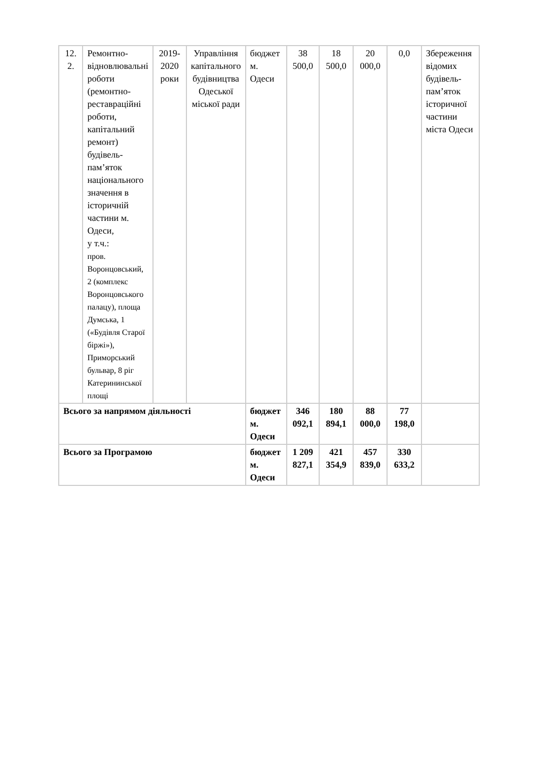| 12. 2. | Ремонтно-відновлювальні роботи (ремонтно-реставраційні роботи, капітальний ремонт) будівель-пам’яток національного значення в історичній частини м. Одеси, у т.ч.: пров. Воронцовський, 2 (комплекс Воронцовського палацу), площа Думська, 1 («Будівля Старої біржі»), Приморський бульвар, 8 ріг Катерининської площі | 2019-2020 роки | Управління капітального будівництва Одеської міської ради | бюджет м. Одеси | 38 500,0 | 18 500,0 | 20 000,0 | 0,0 | Збереження відомих будівель-пам’яток історичної частини міста Одеси |
| Всього за напрямом діяльності | | | | бюджет м. Одеси | 346 092,1 | 180 894,1 | 88 000,0 | 77 198,0 | |
| Всього за Програмою | | | | бюджет м. Одеси | 1 209 827,1 | 421 354,9 | 457 839,0 | 330 633,2 | |